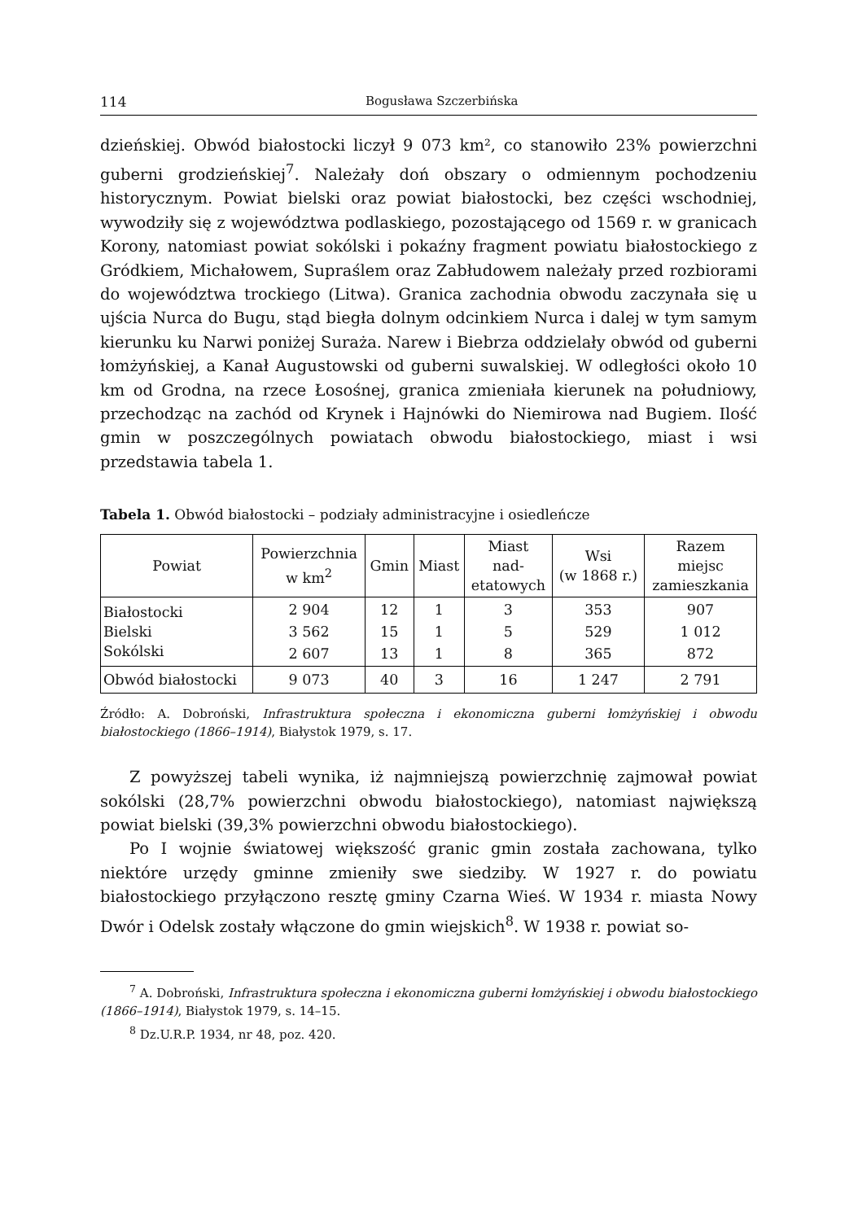114 Bogusława Szczerbińska
dzieńskiej. Obwód białostocki liczył 9 073 km², co stanowiło 23% powierzchni guberni grodzieńskiej<sup>7</sup>. Należały doń obszary o odmiennym pochodzeniu historycznym. Powiat bielski oraz powiat białostocki, bez części wschodniej, wywodziły się z województwa podlaskiego, pozostającego od 1569 r. w granicach Korony, natomiast powiat sokólski i pokaźny fragment powiatu białostockiego z Gródkiem, Michałowem, Supraślem oraz Zabłudowem należały przed rozbiorami do województwa trockiego (Litwa). Granica zachodnia obwodu zaczynała się u ujścia Nurca do Bugu, stąd biegła dolnym odcinkiem Nurca i dalej w tym samym kierunku ku Narwi poniżej Suraża. Narew i Biebrza oddzielały obwód od guberni łomżyńskiej, a Kanał Augustowski od guberni suwalskiej. W odległości około 10 km od Grodna, na rzece Łosośnej, granica zmieniała kierunek na południowy, przechodząc na zachód od Krynek i Hajnówki do Niemirowa nad Bugiem. Ilość gmin w poszczególnych powiatach obwodu białostockiego, miast i wsi przedstawia tabela 1.
Tabela 1. Obwód białostocki – podziały administracyjne i osiedleńcze
| Powiat | Powierzchnia w km<sup>2</sup> | Gmin | Miast | Miast nad- etatowych | Wsi (w 1868 r.) | Razem miejsc zamieszkania |
| --- | --- | --- | --- | --- | --- | --- |
| Białostocki | 2 904 | 12 | 1 | 3 | 353 | 907 |
| Bielski | 3 562 | 15 | 1 | 5 | 529 | 1 012 |
| Sokólski | 2 607 | 13 | 1 | 8 | 365 | 872 |
| Obwód białostocki | 9 073 | 40 | 3 | 16 | 1 247 | 2 791 |
Źródło: A. Dobroński, Infrastruktura społeczna i ekonomiczna guberni łomżyńskiej i obwodu białostockiego (1866–1914), Białystok 1979, s. 17.
Z powyższej tabeli wynika, iż najmniejszą powierzchnię zajmował powiat sokólski (28,7% powierzchni obwodu białostockiego), natomiast największą powiat bielski (39,3% powierzchni obwodu białostockiego).
Po I wojnie światowej większość granic gmin została zachowana, tylko niektóre urzędy gminne zmieniły swe siedziby. W 1927 r. do powiatu białostockiego przyłączono resztę gminy Czarna Wieś. W 1934 r. miasta Nowy Dwór i Odelsk zostały włączone do gmin wiejskich<sup>8</sup>. W 1938 r. powiat so-
<sup>7</sup> A. Dobroński, Infrastruktura społeczna i ekonomiczna guberni łomżyńskiej i obwodu białostockiego (1866–1914), Białystok 1979, s. 14–15.
<sup>8</sup> Dz.U.R.P. 1934, nr 48, poz. 420.